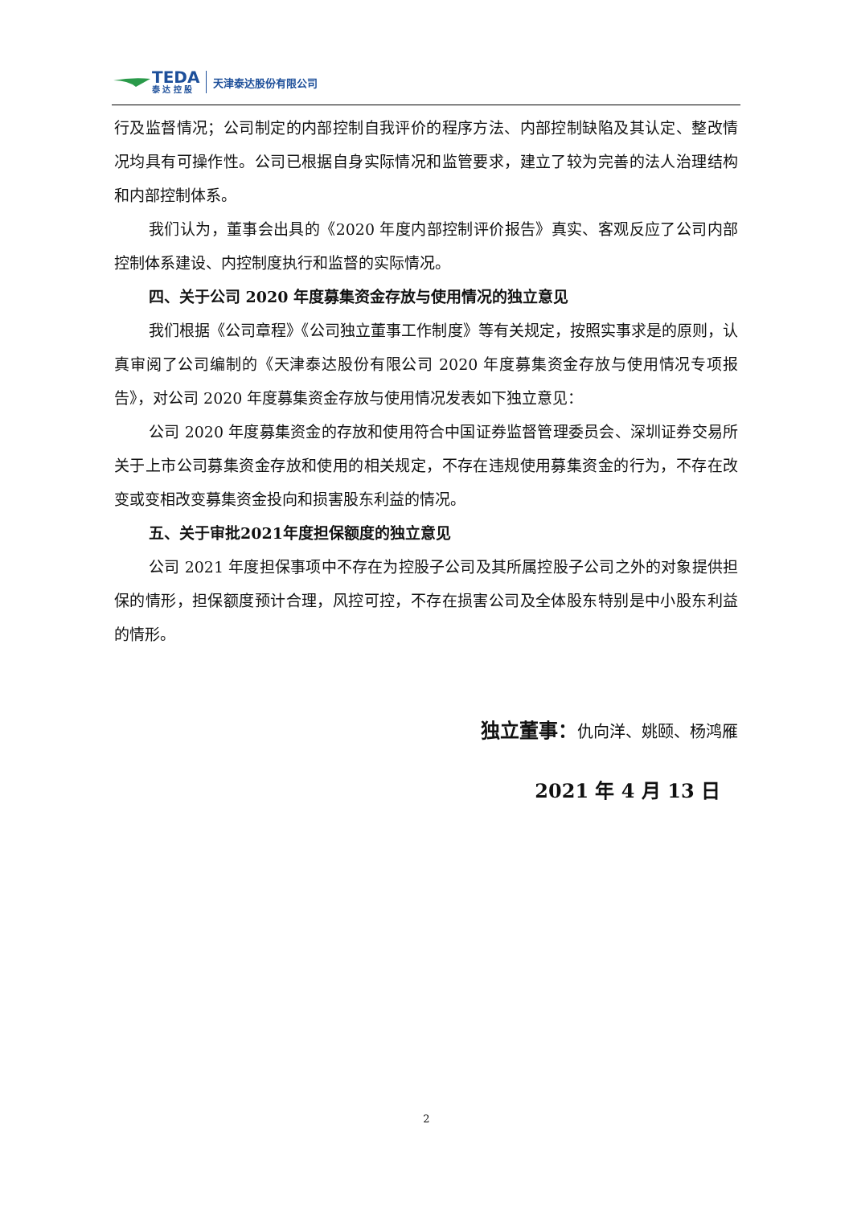TEDA
泰 达 控 股
天津泰达股份有限公司
行及监督情况；公司制定的内部控制自我评价的程序方法、内部控制缺陷及其认定、整改情况均具有可操作性。公司已根据自身实际情况和监管要求，建立了较为完善的法人治理结构和内部控制体系。
我们认为，董事会出具的《2020 年度内部控制评价报告》真实、客观反应了公司内部控制体系建设、内控制度执行和监督的实际情况。
四、关于公司 2020 年度募集资金存放与使用情况的独立意见
我们根据《公司章程》《公司独立董事工作制度》等有关规定，按照实事求是的原则，认真审阅了公司编制的《天津泰达股份有限公司 2020 年度募集资金存放与使用情况专项报告》，对公司 2020 年度募集资金存放与使用情况发表如下独立意见：
公司 2020 年度募集资金的存放和使用符合中国证券监督管理委员会、深圳证券交易所关于上市公司募集资金存放和使用的相关规定，不存在违规使用募集资金的行为，不存在改变或变相改变募集资金投向和损害股东利益的情况。
五、关于审批2021年度担保额度的独立意见
公司 2021 年度担保事项中不存在为控股子公司及其所属控股子公司之外的对象提供担保的情形，担保额度预计合理，风控可控，不存在损害公司及全体股东特别是中小股东利益的情形。
独立董事：仇向洋、姚颐、杨鸿雁
2021 年 4 月 13 日
2